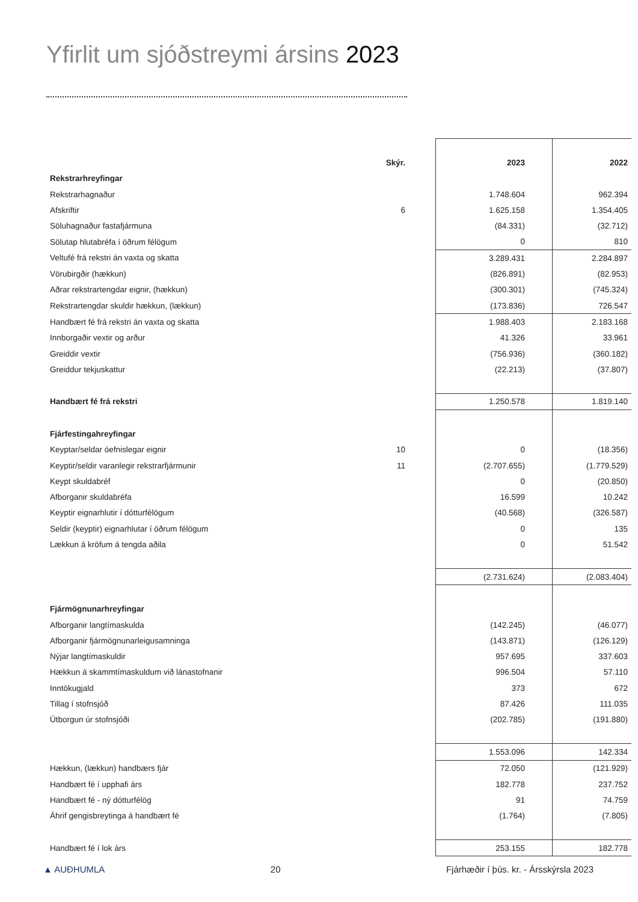Yfirlit um sjóðstreymi ársins 2023
| | Skýr. | 2023 | 2022 |
| Rekstrarhreyfingar | | | |
| Rekstrarhagnaður | | 1.748.604 | 962.394 |
| Afskriftir | 6 | 1.625.158 | 1.354.405 |
| Söluhagnaður fastafjármuna | | (84.331) | (32.712) |
| Sölutap hlutabréfa í öðrum félögum | | 0 | 810 |
| Veltufé frá rekstri án vaxta og skatta | | 3.289.431 | 2.284.897 |
| Vörubirgðir (hækkun) | | (826.891) | (82.953) |
| Aðrar rekstrartengdar eignir, (hækkun) | | (300.301) | (745.324) |
| Rekstrartengdar skuldir hækkun, (lækkun) | | (173.836) | 726.547 |
| Handbært fé frá rekstri án vaxta og skatta | | 1.988.403 | 2.183.168 |
| Innborgaðir vextir og arður | | 41.326 | 33.961 |
| Greiddir vextir | | (756.936) | (360.182) |
| Greiddur tekjuskattur | | (22.213) | (37.807) |
| Handbært fé frá rekstri | | 1.250.578 | 1.819.140 |
| Fjárfestingahreyfingar | | | |
| Keyptar/seldar óefnislegar eignir | 10 | 0 | (18.356) |
| Keyptir/seldir varanlegir rekstrarfjármunir | 11 | (2.707.655) | (1.779.529) |
| Keypt skuldabréf | | 0 | (20.850) |
| Afborganir skuldabréfa | | 16.599 | 10.242 |
| Keyptir eignarhlutir í dótturfélögum | | (40.568) | (326.587) |
| Seldir (keyptir) eignarhlutar í öðrum félögum | | 0 | 135 |
| Lækkun á kröfum á tengda aðila | | 0 | 51.542 |
| | | (2.731.624) | (2.083.404) |
| Fjármögnunarhreyfingar | | | |
| Afborganir langtímaskulda | | (142.245) | (46.077) |
| Afborganir fjármögnunarleigusamninga | | (143.871) | (126.129) |
| Nýjar langtímaskuldir | | 957.695 | 337.603 |
| Hækkun á skammtímaskuldum við lánastofnanir | | 996.504 | 57.110 |
| Inntökugjald | | 373 | 672 |
| Tillag í stofnsjóð | | 87.426 | 111.035 |
| Útborgun úr stofnsjóði | | (202.785) | (191.880) |
| | | 1.553.096 | 142.334 |
| Hækkun, (lækkun) handbærs fjár | | 72.050 | (121.929) |
| Handbært fé í upphafi árs | | 182.778 | 237.752 |
| Handbært fé - ný dótturfélög | | 91 | 74.759 |
| Áhrif gengisbreytinga á handbært fé | | (1.764) | (7.805) |
| Handbært fé í lok árs | | 253.155 | 182.778 |
▲ AUÐHUMLA 20 Fjárhæðir í þús. kr. - Ársskýrsla 2023